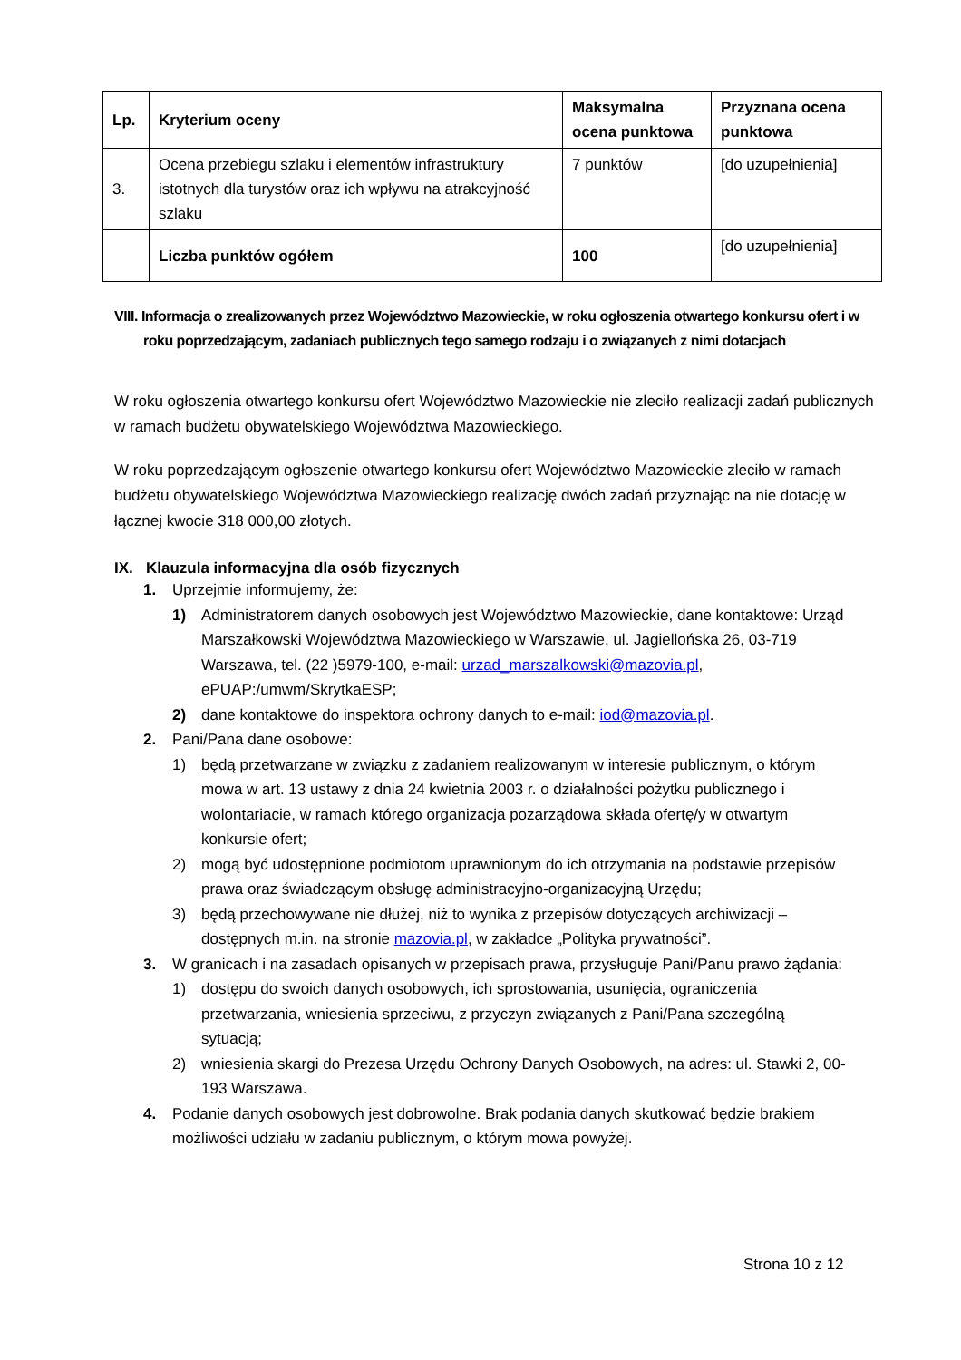| Lp. | Kryterium oceny | Maksymalna ocena punktowa | Przyznana ocena punktowa |
| --- | --- | --- | --- |
| 3. | Ocena przebiegu szlaku i elementów infrastruktury istotnych dla turystów oraz ich wpływu na atrakcyjność szlaku | 7 punktów | [do uzupełnienia] |
| | Liczba punktów ogółem | 100 | [do uzupełnienia] |
VIII. Informacja o zrealizowanych przez Województwo Mazowieckie, w roku ogłoszenia otwartego konkursu ofert i w roku poprzedzającym, zadaniach publicznych tego samego rodzaju i o związanych z nimi dotacjach
W roku ogłoszenia otwartego konkursu ofert Województwo Mazowieckie nie zleciło realizacji zadań publicznych w ramach budżetu obywatelskiego Województwa Mazowieckiego.
W roku poprzedzającym ogłoszenie otwartego konkursu ofert Województwo Mazowieckie zleciło w ramach budżetu obywatelskiego Województwa Mazowieckiego realizację dwóch zadań przyznając na nie dotację w łącznej kwocie 318 000,00 złotych.
IX. Klauzula informacyjna dla osób fizycznych
1. Uprzejmie informujemy, że:
1) Administratorem danych osobowych jest Województwo Mazowieckie, dane kontaktowe: Urząd Marszałkowski Województwa Mazowieckiego w Warszawie, ul. Jagiellońska 26, 03-719 Warszawa, tel. (22 )5979-100, e-mail: urzad_marszalkowski@mazovia.pl, ePUAP:/umwm/SkrytkaESP;
2) dane kontaktowe do inspektora ochrony danych to e-mail: iod@mazovia.pl.
2. Pani/Pana dane osobowe:
1) będą przetwarzane w związku z zadaniem realizowanym w interesie publicznym, o którym mowa w art. 13 ustawy z dnia 24 kwietnia 2003 r. o działalności pożytku publicznego i wolontariacie, w ramach którego organizacja pozarządowa składa ofertę/y w otwartym konkursie ofert;
2) mogą być udostępnione podmiotom uprawnionym do ich otrzymania na podstawie przepisów prawa oraz świadczącym obsługę administracyjno-organizacyjną Urzędu;
3) będą przechowywane nie dłużej, niż to wynika z przepisów dotyczących archiwizacji – dostępnych m.in. na stronie mazovia.pl, w zakładce „Polityka prywatności”.
3. W granicach i na zasadach opisanych w przepisach prawa, przysługuje Pani/Panu prawo żądania:
1) dostępu do swoich danych osobowych, ich sprostowania, usunięcia, ograniczenia przetwarzania, wniesienia sprzeciwu, z przyczyn związanych z Pani/Pana szczególną sytuacją;
2) wniesienia skargi do Prezesa Urzędu Ochrony Danych Osobowych, na adres: ul. Stawki 2, 00-193 Warszawa.
4. Podanie danych osobowych jest dobrowolne. Brak podania danych skutkować będzie brakiem możliwości udziału w zadaniu publicznym, o którym mowa powyżej.
Strona 10 z 12